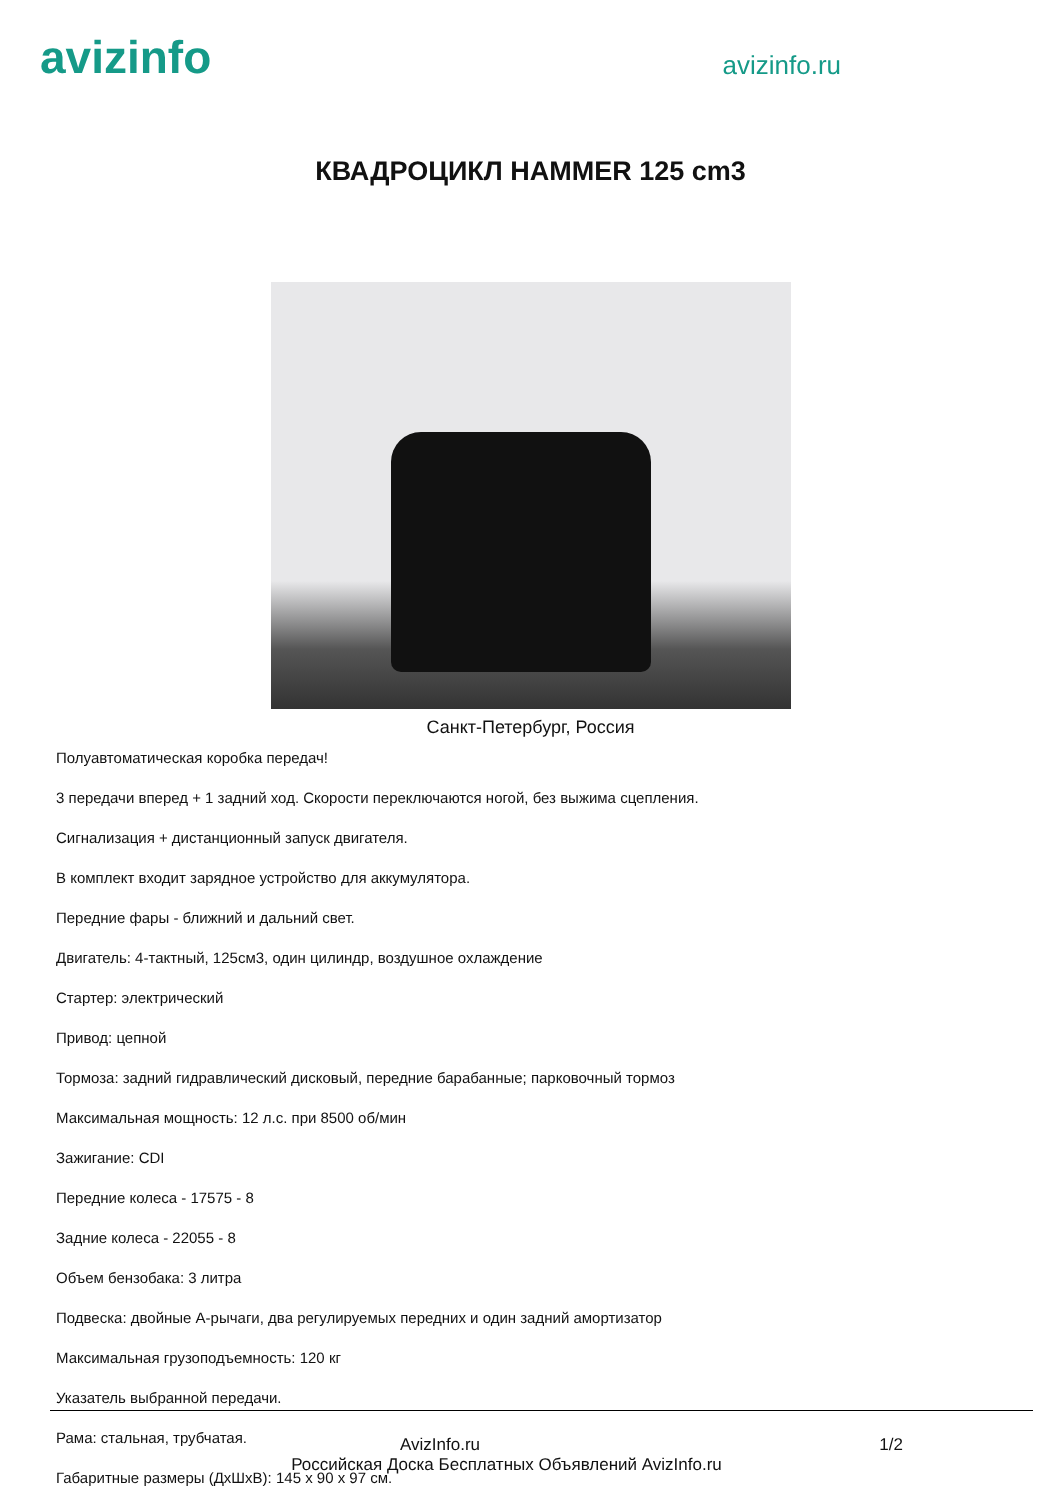avizinfo
avizinfo.ru
КВАДРОЦИКЛ HAMMER 125 cm3
Санкт-Петербург, Россия
Полуавтоматическая коробка передач!
3 передачи вперед + 1 задний ход. Скорости переключаются ногой, без выжима сцепления.
Сигнализация + дистанционный запуск двигателя.
В комплект входит зарядное устройство для аккумулятора.
Передние фары - ближний и дальний свет.
Двигатель: 4-тактный, 125см3, один цилиндр, воздушное охлаждение
Стартер: электрический
Привод: цепной
Тормоза: задний гидравлический дисковый, передние барабанные; парковочный тормоз
Максимальная мощность: 12 л.с. при 8500 об/мин
Зажигание: CDI
Передние колеса - 17575 - 8
Задние колеса - 22055 - 8
Объем бензобака: 3 литра
Подвеска: двойные А-рычаги, два регулируемых передних и один задний амортизатор
Максимальная грузоподъемность: 120 кг
Указатель выбранной передачи.
Рама: стальная, трубчатая.
Габаритные размеры (ДхШхВ): 145 х 90 х 97 см.
AvizInfo.ru 1/2
Российская Доска Бесплатных Объявлений AvizInfo.ru